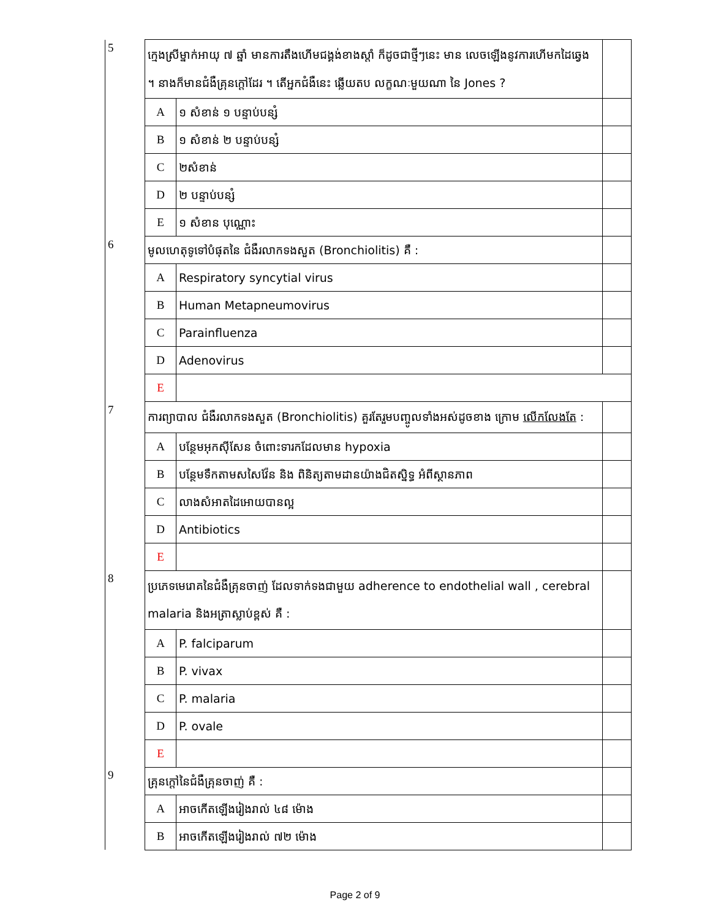| 5 | ក្មេងស្រីម្នាក់អាយុ ៧ ឆ្នាំ មានការតឹងហើមជង្គង់ខាងស្តាំ ក៏ដូចជាថ្មីៗនេះ មាន លេចឡើងនូវការហើមកដៃឆ្វេង ។ នាងក៏មានជំងឺគ្រុនក្តៅដែរ ។ តើអ្នកជំងឺនេះ ឆ្លើយតប លក្ខណៈមួយណា នៃ Jones ? | | |
| | A | ១ សំខាន់ ១ បន្ទាប់បន្សំ | |
| | B | ១ សំខាន់ ២ បន្ទាប់បន្សំ | |
| | C | ២សំខាន់ | |
| | D | ២ បន្ទាប់បន្សំ | |
| | E | ១ សំខាន បុណ្ណោះ | |
| 6 | មូលហេតុទូទៅបំផុតនៃ ជំងឺរលាកទងសួត (Bronchiolitis) គឺ : | | |
| | A | Respiratory syncytial virus | |
| | B | Human Metapneumovirus | |
| | C | Parainfluenza | |
| | D | Adenovirus | |
| | E | | |
| 7 | ការព្យាបាល ជំងឺរលាកទងសួត (Bronchiolitis) គួរតែរួមបញ្ចូលទាំងអស់ដូចខាង ក្រោម លើកលែងតែ : | | |
| | A | បន្ថែមអុកស៊ីសែន ចំពោះទារកដែលមាន hypoxia | |
| | B | បន្ថែមទឹកតាមសសៃវ៉ែន និង ពិនិត្យតាមដានយ៉ាងជិតស្និទ្ធ អំពីស្ថានភាព | |
| | C | លាងសំអាតដៃអោយបានល្អ | |
| | D | Antibiotics | |
| | E | | |
| 8 | ប្រភេទមេរោគនៃជំងឺគ្រុនចាញ់ ដែលទាក់ទងជាមួយ adherence to endothelial wall , cerebral malaria និងអត្រាស្លាប់ខ្ពស់ គឺ : | | |
| | A | P. falciparum | |
| | B | P. vivax | |
| | C | P. malaria | |
| | D | P. ovale | |
| | E | | |
| 9 | គ្រុនក្តៅនៃជំងឺគ្រុនចាញ់ គឺ : | | |
| | A | អាចកើតឡើងរៀងរាល់ ៤៨ ម៉ោង | |
| | B | អាចកើតឡើងរៀងរាល់ ៧២ ម៉ោង | |
Page 2 of 9